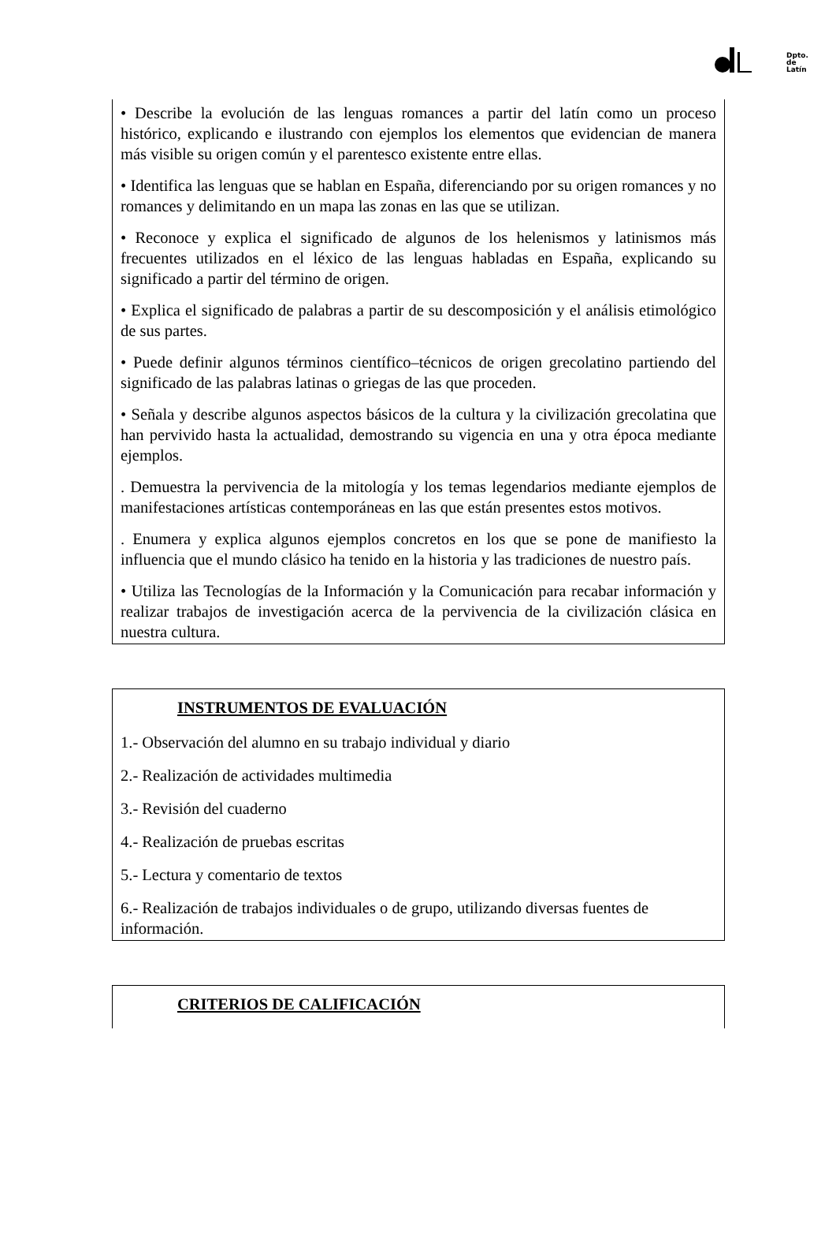Dpto.
de
Latín
• Describe la evolución de las lenguas romances a partir del latín como un proceso histórico, explicando e ilustrando con ejemplos los elementos que evidencian de manera más visible su origen común y el parentesco existente entre ellas.
• Identifica las lenguas que se hablan en España, diferenciando por su origen romances y no romances y delimitando en un mapa las zonas en las que se utilizan.
• Reconoce y explica el significado de algunos de los helenismos y latinismos más frecuentes utilizados en el léxico de las lenguas habladas en España, explicando su significado a partir del término de origen.
• Explica el significado de palabras a partir de su descomposición y el análisis etimológico de sus partes.
• Puede definir algunos términos científico–técnicos de origen grecolatino partiendo del significado de las palabras latinas o griegas de las que proceden.
• Señala y describe algunos aspectos básicos de la cultura y la civilización grecolatina que han pervivido hasta la actualidad, demostrando su vigencia en una y otra época mediante ejemplos.
. Demuestra la pervivencia de la mitología y los temas legendarios mediante ejemplos de manifestaciones artísticas contemporáneas en las que están presentes estos motivos.
. Enumera y explica algunos ejemplos concretos en los que se pone de manifiesto la influencia que el mundo clásico ha tenido en la historia y las tradiciones de nuestro país.
• Utiliza las Tecnologías de la Información y la Comunicación para recabar información y realizar trabajos de investigación acerca de la pervivencia de la civilización clásica en nuestra cultura.
INSTRUMENTOS DE EVALUACIÓN
1.- Observación del alumno en su trabajo individual y diario
2.- Realización de actividades multimedia
3.- Revisión del cuaderno
4.- Realización de pruebas escritas
5.- Lectura y comentario de textos
6.- Realización de trabajos individuales o de grupo, utilizando diversas fuentes de información.
CRITERIOS DE CALIFICACIÓN